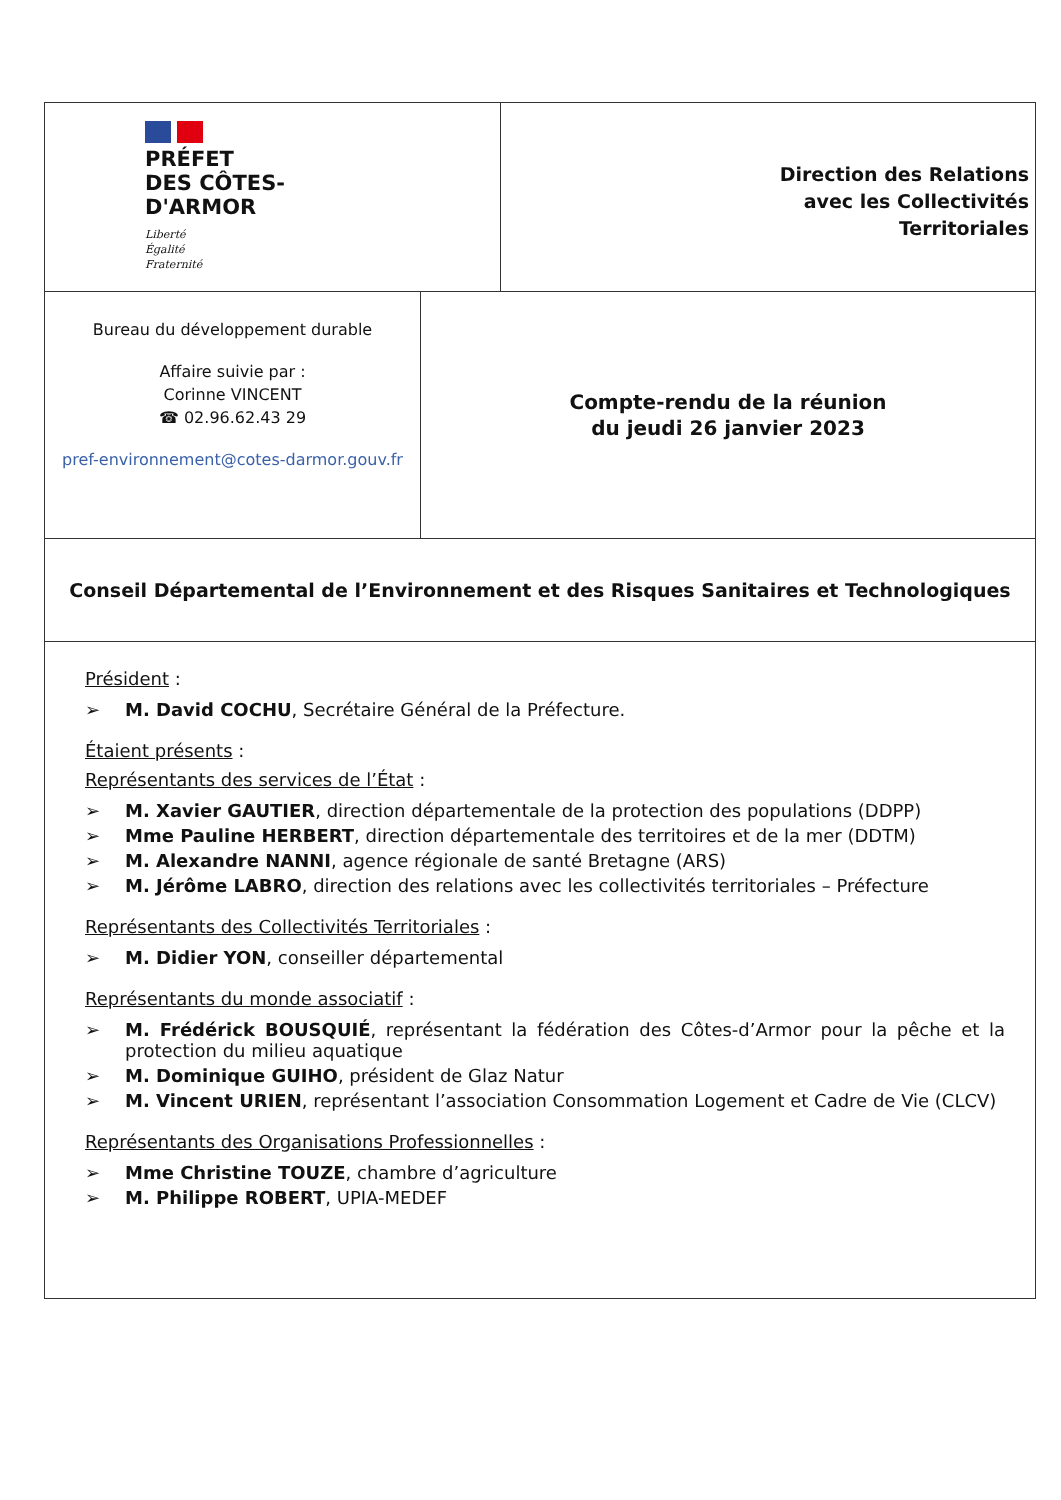PRÉFET
DES CÔTES-
D'ARMOR
Liberté
Égalité
Fraternité
Direction des Relations
avec les Collectivités
Territoriales
Bureau du développement durable
Affaire suivie par :
Corinne VINCENT
☎ 02.96.62.43 29
pref-environnement@cotes-darmor.gouv.fr
Compte-rendu de la réunion
du jeudi 26 janvier 2023
Conseil Départemental de l’Environnement et des Risques Sanitaires et Technologiques
Président :
➢ M. David COCHU, Secrétaire Général de la Préfecture.
Étaient présents :
Représentants des services de l’État :
➢ M. Xavier GAUTIER, direction départementale de la protection des populations (DDPP)
➢ Mme Pauline HERBERT, direction départementale des territoires et de la mer (DDTM)
➢ M. Alexandre NANNI, agence régionale de santé Bretagne (ARS)
➢ M. Jérôme LABRO, direction des relations avec les collectivités territoriales – Préfecture
Représentants des Collectivités Territoriales :
➢ M. Didier YON, conseiller départemental
Représentants du monde associatif :
➢ M. Frédérick BOUSQUIÉ, représentant la fédération des Côtes-d’Armor pour la pêche et la protection du milieu aquatique
➢ M. Dominique GUIHO, président de Glaz Natur
➢ M. Vincent URIEN, représentant l’association Consommation Logement et Cadre de Vie (CLCV)
Représentants des Organisations Professionnelles :
➢ Mme Christine TOUZE, chambre d’agriculture
➢ M. Philippe ROBERT, UPIA-MEDEF